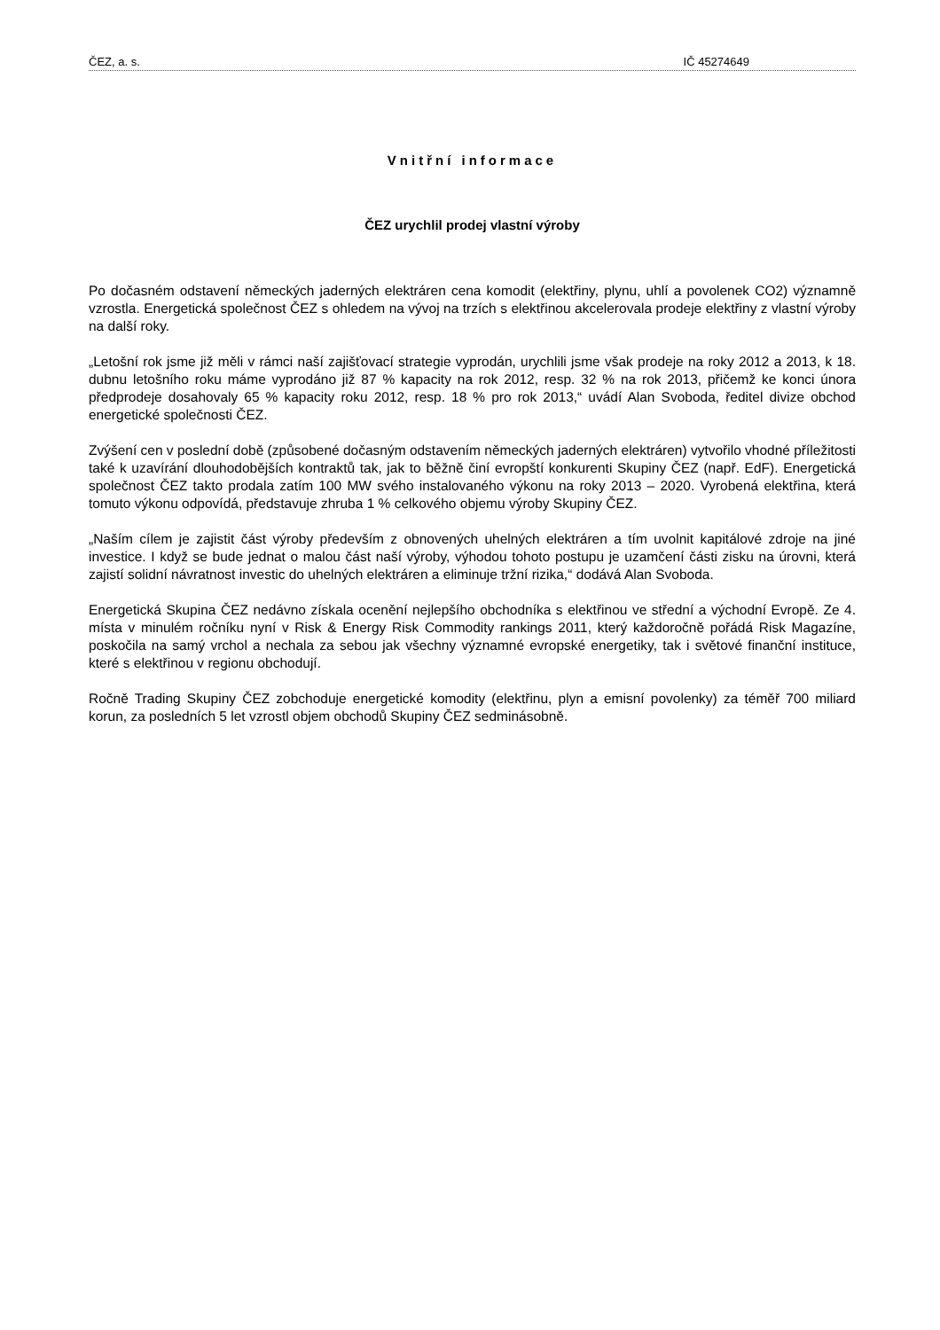ČEZ, a. s. IČ 45274649
Vnitřní informace
ČEZ urychlil prodej vlastní výroby
Po dočasném odstavení německých jaderných elektráren cena komodit (elektřiny, plynu, uhlí a povolenek CO2) významně vzrostla. Energetická společnost ČEZ s ohledem na vývoj na trzích s elektřinou akcelerovala prodeje elektřiny z vlastní výroby na další roky.
„Letošní rok jsme již měli v rámci naší zajišťovací strategie vyprodán, urychlili jsme však prodeje na roky 2012 a 2013, k 18. dubnu letošního roku máme vyprodáno již 87 % kapacity na rok 2012, resp. 32 % na rok 2013, přičemž ke konci února předprodeje dosahovaly 65 % kapacity roku 2012, resp. 18 % pro rok 2013,“ uvádí Alan Svoboda, ředitel divize obchod energetické společnosti ČEZ.
Zvýšení cen v poslední době (způsobené dočasným odstavením německých jaderných elektráren) vytvořilo vhodné příležitosti také k uzavírání dlouhodobějších kontraktů tak, jak to běžně činí evropští konkurenti Skupiny ČEZ (např. EdF). Energetická společnost ČEZ takto prodala zatím 100 MW svého instalovaného výkonu na roky 2013 – 2020. Vyrobená elektřina, která tomuto výkonu odpovídá, představuje zhruba 1 % celkového objemu výroby Skupiny ČEZ.
„Naším cílem je zajistit část výroby především z obnovených uhelných elektráren a tím uvolnit kapitálové zdroje na jiné investice. I když se bude jednat o malou část naší výroby, výhodou tohoto postupu je uzamčení části zisku na úrovni, která zajistí solidní návratnost investic do uhelných elektráren a eliminuje tržní rizika,“ dodává Alan Svoboda.
Energetická Skupina ČEZ nedávno získala ocenění nejlepšího obchodníka s elektřinou ve střední a východní Evropě. Ze 4. místa v minulém ročníku nyní v Risk & Energy Risk Commodity rankings 2011, který každoročně pořádá Risk Magazíne, poskočila na samý vrchol a nechala za sebou jak všechny významné evropské energetiky, tak i světové finanční instituce, které s elektřinou v regionu obchodují.
Ročně Trading Skupiny ČEZ zobchoduje energetické komodity (elektřinu, plyn a emisní povolenky) za téměř 700 miliard korun, za posledních 5 let vzrostl objem obchodů Skupiny ČEZ sedminásobně.